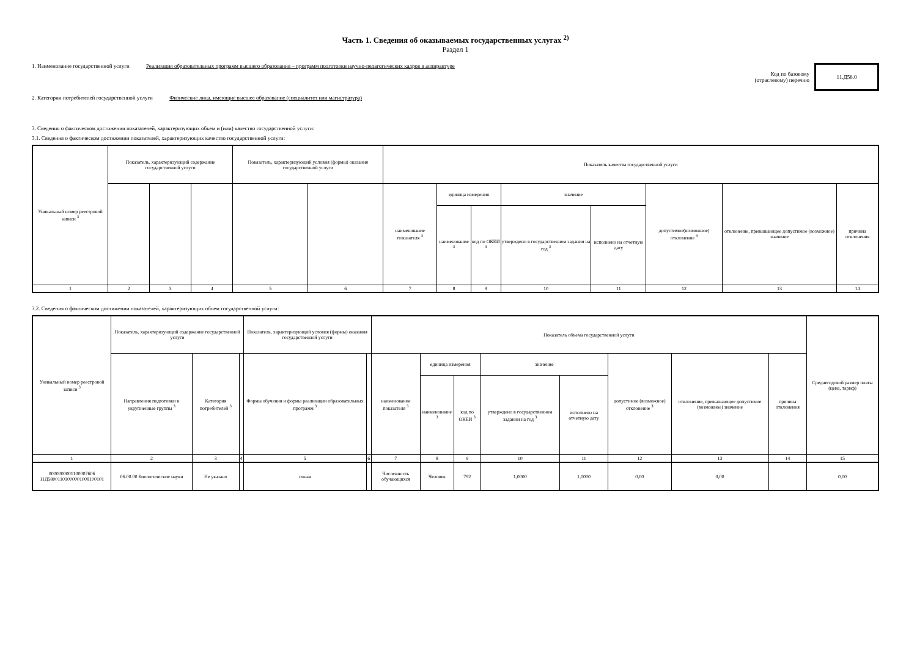Часть 1. Сведения об оказываемых государственных услугах <sup>2)</sup>
Раздел 1
1. Наименование государственной услуги Реализация образовательных программ высшего образования – программ подготовки научно-педагогических кадров в аспирантуре
Код по базовому
(отраслевому) перечню
11.Д58.0
2. Категории потребителей государственной услуги Физические лица, имеющие высшее образование (специалитет или магистратура)
3. Сведения о фактическом достижении показателей, характеризующих объем и (или) качество государственной услуги:
3.1. Сведения о фактическом достижении показателей, характеризующих качество государственной услуги:
| Уникальный номер реестровой записи <sup>3</sup> | Показатель, характеризующий содержание государственной услуги | | | Показатель, характеризующий условия (формы) оказания государственной услуги | | Показатель качества государственной услуги | | | | | | | |
| --- | --- | --- | --- | --- | --- | --- | --- | --- | --- | --- | --- | --- | --- |
| | | | | | | наименование показателя <sup>3</sup> | единица измерения | | значение | | допустимое(возможное) отклонение <sup>3</sup> | отклонение, превышающее допустимое (возможное) значение | причина отклонения |
| | | | | | | | наименование <sup>3</sup> | код по ОКЕИ <sup>3</sup> | утверждено в государственном задании на год <sup>3</sup> | исполнено на отчетную дату | | | |
| 1 | 2 | 3 | 4 | 5 | 6 | 7 | 8 | 9 | 10 | 11 | 12 | 13 | 14 |
3.2. Сведения о фактическом достижении показателей, характеризующих объем государственной услуги:
| Уникальный номер реестровой записи <sup>3</sup> | Показатель, характеризующий содержание государственной услуги | | | Показатель, характеризующий условия (формы) оказания государственной услуги | | Показатель объема государственной услуги | | | | | | | | Среднегодовой размер платы (цена, тариф) |
| --- | --- | --- | --- | --- | --- | --- | --- | --- | --- | --- | --- | --- | --- | --- |
| | Направления подготовки и укрупненные группы <sup>3</sup> | Категория потребителей <sup>3</sup> | | Формы обучения и формы реализации образовательных программ <sup>3</sup> | | наименование показателя <sup>3</sup> | единица измерения | | значение | | допустимое (возможное) отклонение <sup>3</sup> | отклонение, превышающее допустимое (возможное) значение | причина отклонения | |
| | | | | | | | наименование <sup>3</sup> | код по ОКЕИ <sup>3</sup> | утверждено в государственном задании на год <sup>3</sup> | исполнено на отчетную дату | | | | |
| 1 | 2 | 3 | 4 | 5 | 6 | 7 | 8 | 9 | 10 | 11 | 12 | 13 | 14 | 15 |
| 0000000001100007606 11Д58001101000001008100101 | 06.00.00 Биологические науки | Не указано | | очная | | Численность обучающихся | Человек | 792 | 1,0000 | 1,0000 | 0,00 | 0,00 | | 0,00 |